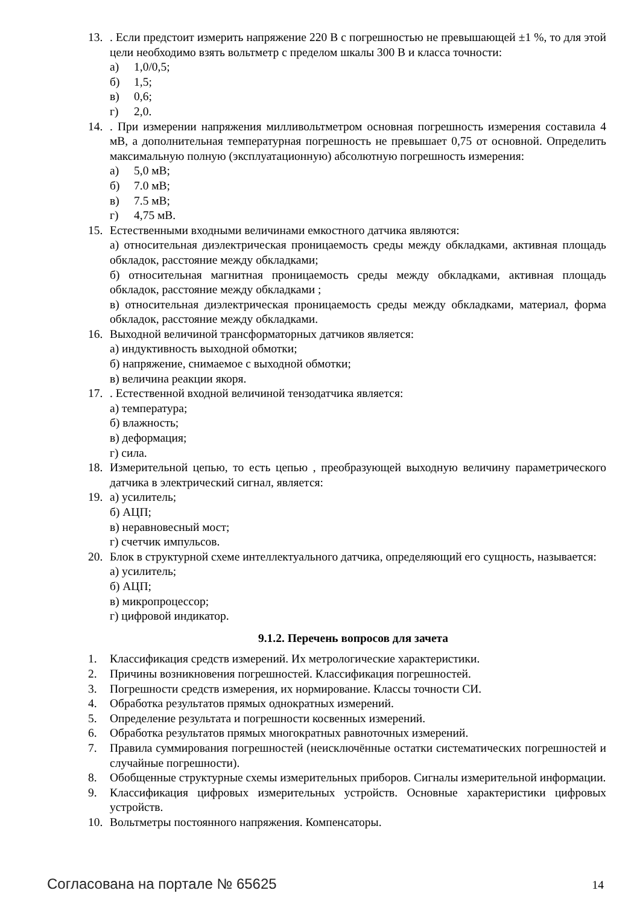13. . Если предстоит измерить напряжение 220 В с погрешностью не превышающей ±1 %, то для этой цели необходимо взять вольтметр с пределом шкалы 300 В и класса точности:
а) 1,0/0,5;
б) 1,5;
в) 0,6;
г) 2,0.
14. . При измерении напряжения милливольтметром основная погрешность измерения составила 4 мВ, а дополнительная температурная погрешность не превышает 0,75 от основной. Определить максимальную полную (эксплуатационную) абсолютную погрешность измерения:
а) 5,0 мВ;
б) 7.0 мВ;
в) 7.5 мВ;
г) 4,75 мВ.
15. Естественными входными величинами емкостного датчика являются:
а) относительная диэлектрическая проницаемость среды между обкладками, активная площадь обкладок, расстояние между обкладками;
б) относительная магнитная проницаемость среды между обкладками, активная площадь обкладок, расстояние между обкладками ;
в) относительная диэлектрическая проницаемость среды между обкладками, материал, форма обкладок, расстояние между обкладками.
16. Выходной величиной трансформаторных датчиков является:
а) индуктивность выходной обмотки;
б) напряжение, снимаемое с выходной обмотки;
в) величина реакции якоря.
17. . Естественной входной величиной тензодатчика является:
а) температура;
б) влажность;
в) деформация;
г) сила.
18. Измерительной цепью, то есть цепью , преобразующей выходную величину параметрического датчика в электрический сигнал, является:
19. а) усилитель;
б) АЦП;
в) неравновесный мост;
г) счетчик импульсов.
20. Блок в структурной схеме интеллектуального датчика, определяющий его сущность, называется:
а) усилитель;
б) АЦП;
в) микропроцессор;
г) цифровой индикатор.
9.1.2. Перечень вопросов для зачета
1. Классификация средств измерений. Их метрологические характеристики.
2. Причины возникновения погрешностей. Классификация погрешностей.
3. Погрешности средств измерения, их нормирование. Классы точности СИ.
4. Обработка результатов прямых однократных измерений.
5. Определение результата и погрешности косвенных измерений.
6. Обработка результатов прямых многократных равноточных измерений.
7. Правила суммирования погрешностей (неисключённые остатки систематических погрешностей и случайные погрешности).
8. Обобщенные структурные схемы измерительных приборов. Сигналы измерительной информации.
9. Классификация цифровых измерительных устройств. Основные характеристики цифровых устройств.
10. Вольтметры постоянного напряжения. Компенсаторы.
Согласована на портале № 65625
14